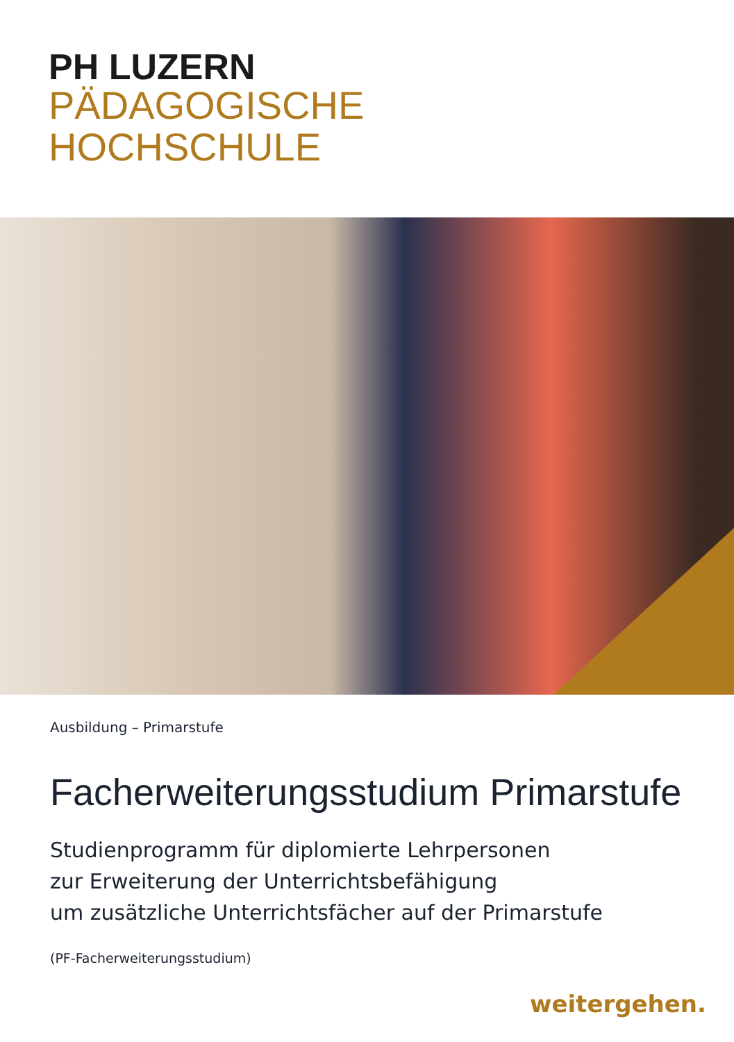PH LUZERN
PÄDAGOGISCHE
HOCHSCHULE
Ausbildung – Primarstufe
Facherweiterungsstudium Primarstufe
Studienprogramm für diplomierte Lehrpersonen
zur Erweiterung der Unterrichtsbefähigung
um zusätzliche Unterrichtsfächer auf der Primarstufe
(PF-Facherweiterungsstudium)
weitergehen.